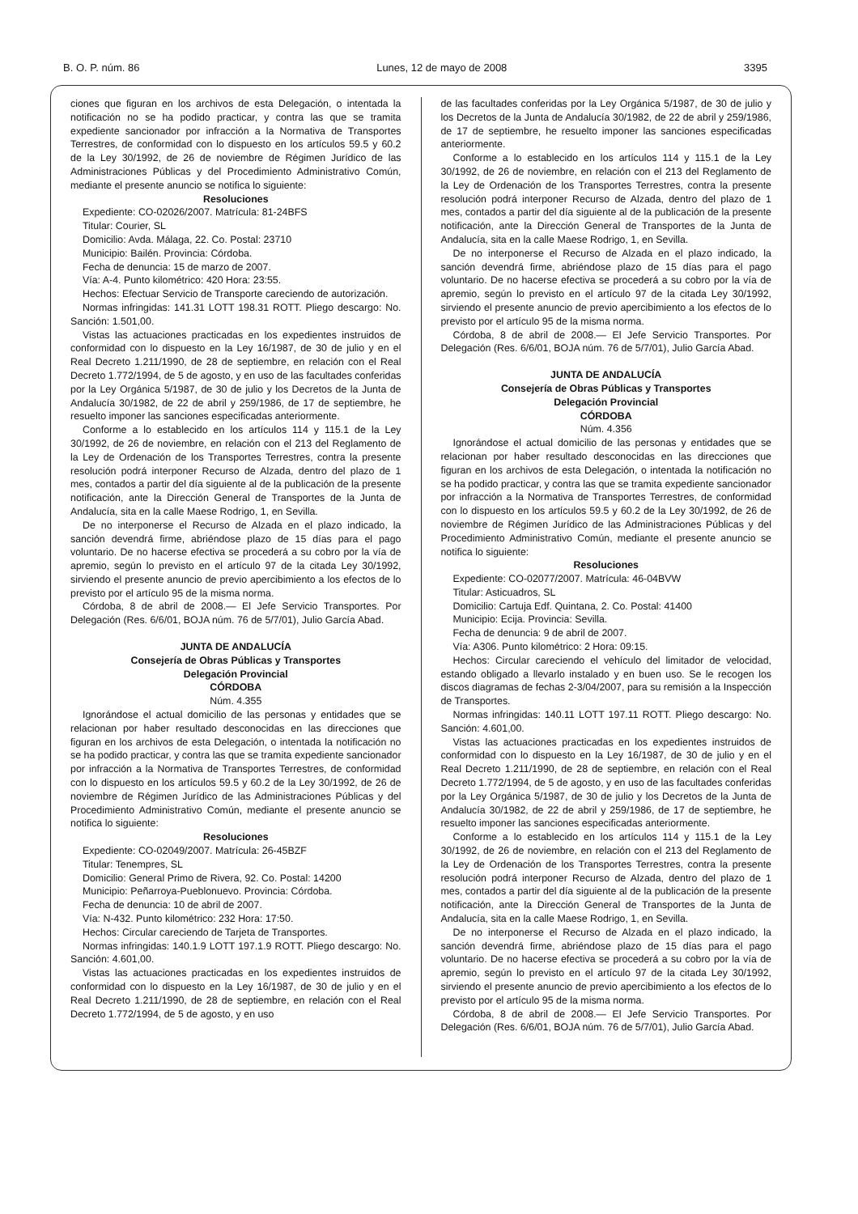B. O. P. núm. 86 Lunes, 12 de mayo de 2008 3395
ciones que figuran en los archivos de esta Delegación, o intentada la notificación no se ha podido practicar, y contra las que se tramita expediente sancionador por infracción a la Normativa de Transportes Terrestres, de conformidad con lo dispuesto en los artículos 59.5 y 60.2 de la Ley 30/1992, de 26 de noviembre de Régimen Jurídico de las Administraciones Públicas y del Procedimiento Administrativo Común, mediante el presente anuncio se notifica lo siguiente:
Resoluciones
Expediente: CO-02026/2007. Matrícula: 81-24BFS
Titular: Courier, SL
Domicilio: Avda. Málaga, 22. Co. Postal: 23710
Municipio: Bailén. Provincia: Córdoba.
Fecha de denuncia: 15 de marzo de 2007.
Vía: A-4. Punto kilométrico: 420 Hora: 23:55.
Hechos: Efectuar Servicio de Transporte careciendo de autorización.
Normas infringidas: 141.31 LOTT 198.31 ROTT. Pliego descargo: No. Sanción: 1.501,00.
Vistas las actuaciones practicadas en los expedientes instruidos de conformidad con lo dispuesto en la Ley 16/1987, de 30 de julio y en el Real Decreto 1.211/1990, de 28 de septiembre, en relación con el Real Decreto 1.772/1994, de 5 de agosto, y en uso de las facultades conferidas por la Ley Orgánica 5/1987, de 30 de julio y los Decretos de la Junta de Andalucía 30/1982, de 22 de abril y 259/1986, de 17 de septiembre, he resuelto imponer las sanciones especificadas anteriormente.
Conforme a lo establecido en los artículos 114 y 115.1 de la Ley 30/1992, de 26 de noviembre, en relación con el 213 del Reglamento de la Ley de Ordenación de los Transportes Terrestres, contra la presente resolución podrá interponer Recurso de Alzada, dentro del plazo de 1 mes, contados a partir del día siguiente al de la publicación de la presente notificación, ante la Dirección General de Transportes de la Junta de Andalucía, sita en la calle Maese Rodrigo, 1, en Sevilla.
De no interponerse el Recurso de Alzada en el plazo indicado, la sanción devendrá firme, abriéndose plazo de 15 días para el pago voluntario. De no hacerse efectiva se procederá a su cobro por la vía de apremio, según lo previsto en el artículo 97 de la citada Ley 30/1992, sirviendo el presente anuncio de previo apercibimiento a los efectos de lo previsto por el artículo 95 de la misma norma.
Córdoba, 8 de abril de 2008.— El Jefe Servicio Transportes. Por Delegación (Res. 6/6/01, BOJA núm. 76 de 5/7/01), Julio García Abad.
JUNTA DE ANDALUCÍA
Consejería de Obras Públicas y Transportes
Delegación Provincial
CÓRDOBA
Núm. 4.355
Ignorándose el actual domicilio de las personas y entidades que se relacionan por haber resultado desconocidas en las direcciones que figuran en los archivos de esta Delegación, o intentada la notificación no se ha podido practicar, y contra las que se tramita expediente sancionador por infracción a la Normativa de Transportes Terrestres, de conformidad con lo dispuesto en los artículos 59.5 y 60.2 de la Ley 30/1992, de 26 de noviembre de Régimen Jurídico de las Administraciones Públicas y del Procedimiento Administrativo Común, mediante el presente anuncio se notifica lo siguiente:
Resoluciones
Expediente: CO-02049/2007. Matrícula: 26-45BZF
Titular: Tenempres, SL
Domicilio: General Primo de Rivera, 92. Co. Postal: 14200
Municipio: Peñarroya-Pueblonuevo. Provincia: Córdoba.
Fecha de denuncia: 10 de abril de 2007.
Vía: N-432. Punto kilométrico: 232 Hora: 17:50.
Hechos: Circular careciendo de Tarjeta de Transportes.
Normas infringidas: 140.1.9 LOTT 197.1.9 ROTT. Pliego descargo: No. Sanción: 4.601,00.
Vistas las actuaciones practicadas en los expedientes instruidos de conformidad con lo dispuesto en la Ley 16/1987, de 30 de julio y en el Real Decreto 1.211/1990, de 28 de septiembre, en relación con el Real Decreto 1.772/1994, de 5 de agosto, y en uso
de las facultades conferidas por la Ley Orgánica 5/1987, de 30 de julio y los Decretos de la Junta de Andalucía 30/1982, de 22 de abril y 259/1986, de 17 de septiembre, he resuelto imponer las sanciones especificadas anteriormente.
Conforme a lo establecido en los artículos 114 y 115.1 de la Ley 30/1992, de 26 de noviembre, en relación con el 213 del Reglamento de la Ley de Ordenación de los Transportes Terrestres, contra la presente resolución podrá interponer Recurso de Alzada, dentro del plazo de 1 mes, contados a partir del día siguiente al de la publicación de la presente notificación, ante la Dirección General de Transportes de la Junta de Andalucía, sita en la calle Maese Rodrigo, 1, en Sevilla.
De no interponerse el Recurso de Alzada en el plazo indicado, la sanción devendrá firme, abriéndose plazo de 15 días para el pago voluntario. De no hacerse efectiva se procederá a su cobro por la vía de apremio, según lo previsto en el artículo 97 de la citada Ley 30/1992, sirviendo el presente anuncio de previo apercibimiento a los efectos de lo previsto por el artículo 95 de la misma norma.
Córdoba, 8 de abril de 2008.— El Jefe Servicio Transportes. Por Delegación (Res. 6/6/01, BOJA núm. 76 de 5/7/01), Julio García Abad.
JUNTA DE ANDALUCÍA
Consejería de Obras Públicas y Transportes
Delegación Provincial
CÓRDOBA
Núm. 4.356
Ignorándose el actual domicilio de las personas y entidades que se relacionan por haber resultado desconocidas en las direcciones que figuran en los archivos de esta Delegación, o intentada la notificación no se ha podido practicar, y contra las que se tramita expediente sancionador por infracción a la Normativa de Transportes Terrestres, de conformidad con lo dispuesto en los artículos 59.5 y 60.2 de la Ley 30/1992, de 26 de noviembre de Régimen Jurídico de las Administraciones Públicas y del Procedimiento Administrativo Común, mediante el presente anuncio se notifica lo siguiente:
Resoluciones
Expediente: CO-02077/2007. Matrícula: 46-04BVW
Titular: Asticuadros, SL
Domicilio: Cartuja Edf. Quintana, 2. Co. Postal: 41400
Municipio: Ecija. Provincia: Sevilla.
Fecha de denuncia: 9 de abril de 2007.
Vía: A306. Punto kilométrico: 2 Hora: 09:15.
Hechos: Circular careciendo el vehículo del limitador de velocidad, estando obligado a llevarlo instalado y en buen uso. Se le recogen los discos diagramas de fechas 2-3/04/2007, para su remisión a la Inspección de Transportes.
Normas infringidas: 140.11 LOTT 197.11 ROTT. Pliego descargo: No. Sanción: 4.601,00.
Vistas las actuaciones practicadas en los expedientes instruidos de conformidad con lo dispuesto en la Ley 16/1987, de 30 de julio y en el Real Decreto 1.211/1990, de 28 de septiembre, en relación con el Real Decreto 1.772/1994, de 5 de agosto, y en uso de las facultades conferidas por la Ley Orgánica 5/1987, de 30 de julio y los Decretos de la Junta de Andalucía 30/1982, de 22 de abril y 259/1986, de 17 de septiembre, he resuelto imponer las sanciones especificadas anteriormente.
Conforme a lo establecido en los artículos 114 y 115.1 de la Ley 30/1992, de 26 de noviembre, en relación con el 213 del Reglamento de la Ley de Ordenación de los Transportes Terrestres, contra la presente resolución podrá interponer Recurso de Alzada, dentro del plazo de 1 mes, contados a partir del día siguiente al de la publicación de la presente notificación, ante la Dirección General de Transportes de la Junta de Andalucía, sita en la calle Maese Rodrigo, 1, en Sevilla.
De no interponerse el Recurso de Alzada en el plazo indicado, la sanción devendrá firme, abriéndose plazo de 15 días para el pago voluntario. De no hacerse efectiva se procederá a su cobro por la vía de apremio, según lo previsto en el artículo 97 de la citada Ley 30/1992, sirviendo el presente anuncio de previo apercibimiento a los efectos de lo previsto por el artículo 95 de la misma norma.
Córdoba, 8 de abril de 2008.— El Jefe Servicio Transportes. Por Delegación (Res. 6/6/01, BOJA núm. 76 de 5/7/01), Julio García Abad.